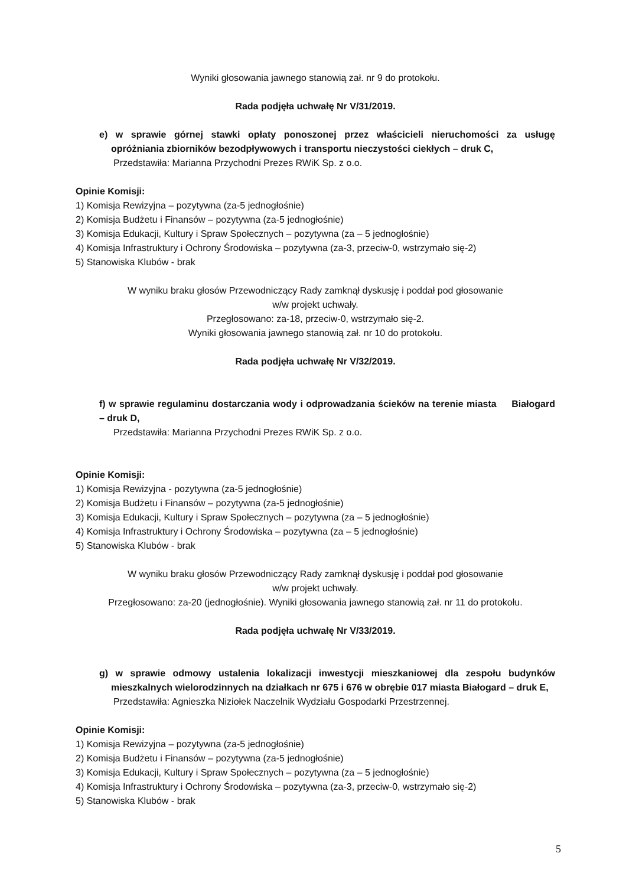Wyniki głosowania jawnego stanowią zał. nr 9 do protokołu.
Rada podjęła uchwałę Nr V/31/2019.
e) w sprawie górnej stawki opłaty ponoszonej przez właścicieli nieruchomości za usługę opróżniania zbiorników bezodpływowych i transportu nieczystości ciekłych – druk C,
Przedstawiła: Marianna Przychodni Prezes RWiK Sp. z o.o.
Opinie Komisji:
1) Komisja Rewizyjna – pozytywna (za-5 jednogłośnie)
2) Komisja Budżetu i Finansów – pozytywna (za-5 jednogłośnie)
3) Komisja Edukacji, Kultury i Spraw Społecznych – pozytywna (za – 5 jednogłośnie)
4) Komisja Infrastruktury i Ochrony Środowiska – pozytywna (za-3, przeciw-0, wstrzymało się-2)
5) Stanowiska Klubów - brak
W wyniku braku głosów Przewodniczący Rady zamknął dyskusję i poddał pod głosowanie
w/w projekt uchwały.
Przegłosowano: za-18, przeciw-0, wstrzymało się-2.
Wyniki głosowania jawnego stanowią zał. nr 10 do protokołu.
Rada podjęła uchwałę Nr V/32/2019.
f) w sprawie regulaminu dostarczania wody i odprowadzania ścieków na terenie miasta Białogard – druk D,
Przedstawiła: Marianna Przychodni Prezes RWiK Sp. z o.o.
Opinie Komisji:
1) Komisja Rewizyjna - pozytywna (za-5 jednogłośnie)
2) Komisja Budżetu i Finansów – pozytywna (za-5 jednogłośnie)
3) Komisja Edukacji, Kultury i Spraw Społecznych – pozytywna (za – 5 jednogłośnie)
4) Komisja Infrastruktury i Ochrony Środowiska – pozytywna (za – 5 jednogłośnie)
5) Stanowiska Klubów - brak
W wyniku braku głosów Przewodniczący Rady zamknął dyskusję i poddał pod głosowanie
w/w projekt uchwały.
Przegłosowano: za-20 (jednogłośnie). Wyniki głosowania jawnego stanowią zał. nr 11 do protokołu.
Rada podjęła uchwałę Nr V/33/2019.
g) w sprawie odmowy ustalenia lokalizacji inwestycji mieszkaniowej dla zespołu budynków mieszkalnych wielorodzinnych na działkach nr 675 i 676 w obrębie 017 miasta Białogard – druk E,
Przedstawiła: Agnieszka Niziołek Naczelnik Wydziału Gospodarki Przestrzennej.
Opinie Komisji:
1) Komisja Rewizyjna – pozytywna (za-5 jednogłośnie)
2) Komisja Budżetu i Finansów – pozytywna (za-5 jednogłośnie)
3) Komisja Edukacji, Kultury i Spraw Społecznych – pozytywna (za – 5 jednogłośnie)
4) Komisja Infrastruktury i Ochrony Środowiska – pozytywna (za-3, przeciw-0, wstrzymało się-2)
5) Stanowiska Klubów - brak
5